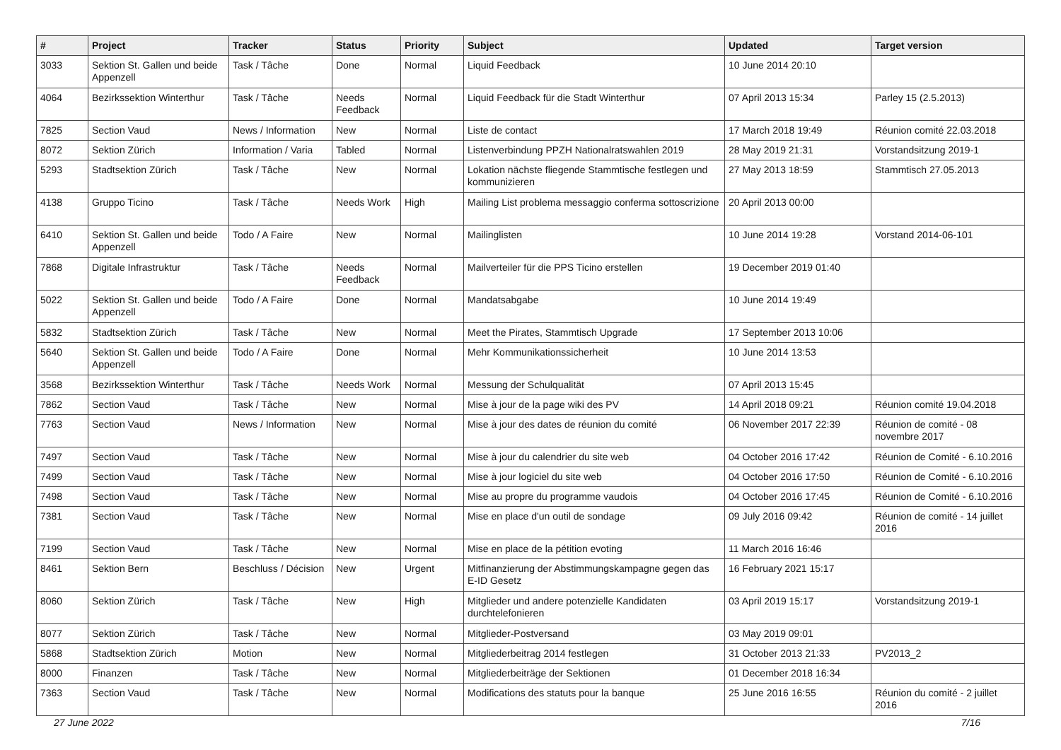| # | Project | Tracker | Status | Priority | Subject | Updated | Target version |
| --- | --- | --- | --- | --- | --- | --- | --- |
| 3033 | Sektion St. Gallen und beide Appenzell | Task / Tâche | Done | Normal | Liquid Feedback | 10 June 2014 20:10 | |
| 4064 | Bezirkssektion Winterthur | Task / Tâche | Needs Feedback | Normal | Liquid Feedback für die Stadt Winterthur | 07 April 2013 15:34 | Parley 15 (2.5.2013) |
| 7825 | Section Vaud | News / Information | New | Normal | Liste de contact | 17 March 2018 19:49 | Réunion comité 22.03.2018 |
| 8072 | Sektion Zürich | Information / Varia | Tabled | Normal | Listenverbindung PPZH Nationalratswahlen 2019 | 28 May 2019 21:31 | Vorstandsitzung 2019-1 |
| 5293 | Stadtsektion Zürich | Task / Tâche | New | Normal | Lokation nächste fliegende Stammtische festlegen und kommunizieren | 27 May 2013 18:59 | Stammtisch 27.05.2013 |
| 4138 | Gruppo Ticino | Task / Tâche | Needs Work | High | Mailing List problema messaggio conferma sottoscrizione | 20 April 2013 00:00 | |
| 6410 | Sektion St. Gallen und beide Appenzell | Todo / A Faire | New | Normal | Mailinglisten | 10 June 2014 19:28 | Vorstand 2014-06-101 |
| 7868 | Digitale Infrastruktur | Task / Tâche | Needs Feedback | Normal | Mailverteiler für die PPS Ticino erstellen | 19 December 2019 01:40 | |
| 5022 | Sektion St. Gallen und beide Appenzell | Todo / A Faire | Done | Normal | Mandatsabgabe | 10 June 2014 19:49 | |
| 5832 | Stadtsektion Zürich | Task / Tâche | New | Normal | Meet the Pirates, Stammtisch Upgrade | 17 September 2013 10:06 | |
| 5640 | Sektion St. Gallen und beide Appenzell | Todo / A Faire | Done | Normal | Mehr Kommunikationssicherheit | 10 June 2014 13:53 | |
| 3568 | Bezirkssektion Winterthur | Task / Tâche | Needs Work | Normal | Messung der Schulqualität | 07 April 2013 15:45 | |
| 7862 | Section Vaud | Task / Tâche | New | Normal | Mise à jour de la page wiki des PV | 14 April 2018 09:21 | Réunion comité 19.04.2018 |
| 7763 | Section Vaud | News / Information | New | Normal | Mise à jour des dates de réunion du comité | 06 November 2017 22:39 | Réunion de comité - 08 novembre 2017 |
| 7497 | Section Vaud | Task / Tâche | New | Normal | Mise à jour du calendrier du site web | 04 October 2016 17:42 | Réunion de Comité - 6.10.2016 |
| 7499 | Section Vaud | Task / Tâche | New | Normal | Mise à jour logiciel du site web | 04 October 2016 17:50 | Réunion de Comité - 6.10.2016 |
| 7498 | Section Vaud | Task / Tâche | New | Normal | Mise au propre du programme vaudois | 04 October 2016 17:45 | Réunion de Comité - 6.10.2016 |
| 7381 | Section Vaud | Task / Tâche | New | Normal | Mise en place d'un outil de sondage | 09 July 2016 09:42 | Réunion de comité - 14 juillet 2016 |
| 7199 | Section Vaud | Task / Tâche | New | Normal | Mise en place de la pétition evoting | 11 March 2016 16:46 | |
| 8461 | Sektion Bern | Beschluss / Décision | New | Urgent | Mitfinanzierung der Abstimmungskampagne gegen das E-ID Gesetz | 16 February 2021 15:17 | |
| 8060 | Sektion Zürich | Task / Tâche | New | High | Mitglieder und andere potenzielle Kandidaten durchtelefonieren | 03 April 2019 15:17 | Vorstandsitzung 2019-1 |
| 8077 | Sektion Zürich | Task / Tâche | New | Normal | Mitglieder-Postversand | 03 May 2019 09:01 | |
| 5868 | Stadtsektion Zürich | Motion | New | Normal | Mitgliederbeitrag 2014 festlegen | 31 October 2013 21:33 | PV2013_2 |
| 8000 | Finanzen | Task / Tâche | New | Normal | Mitgliederbeiträge der Sektionen | 01 December 2018 16:34 | |
| 7363 | Section Vaud | Task / Tâche | New | Normal | Modifications des statuts pour la banque | 25 June 2016 16:55 | Réunion du comité - 2 juillet 2016 |
27 June 2022 7/16